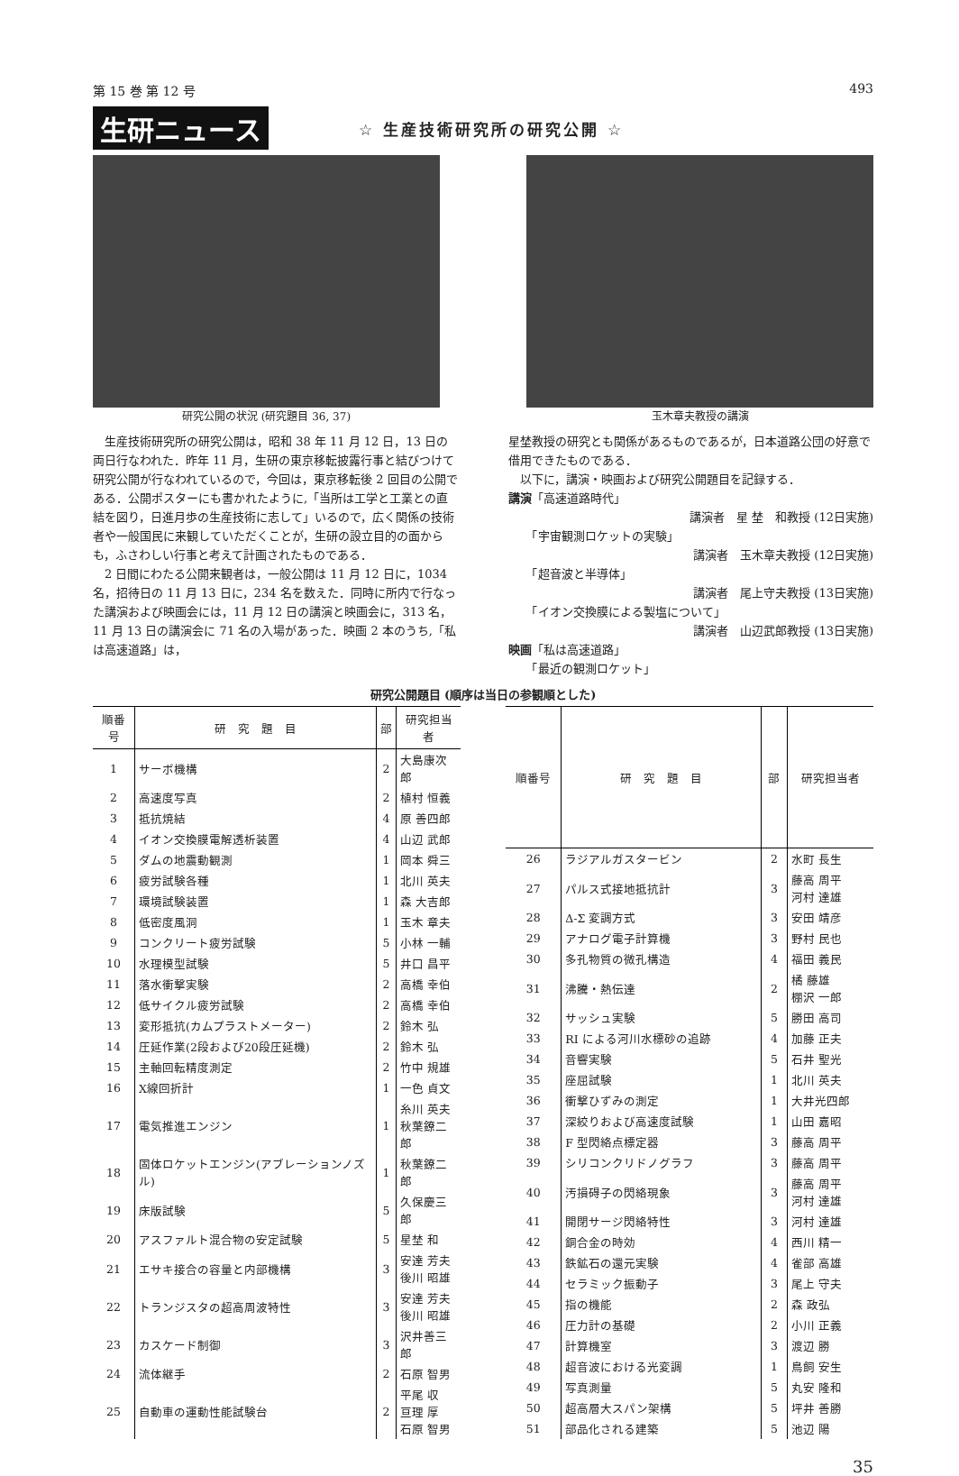第 15 巻 第 12 号 493
生研ニュース ☆ 生産技術研究所の研究公開 ☆
研究公開の状況 (研究題目 36, 37) 玉木章夫教授の講演
生産技術研究所の研究公開は，昭和 38 年 11 月 12 日，13 日の両日行なわれた．昨年 11 月，生研の東京移転披露行事と結びつけて研究公開が行なわれているので，今回は，東京移転後 2 回目の公開である．公開ポスターにも書かれたように,「当所は工学と工業との直結を図り，日進月歩の生産技術に志して」いるので，広く関係の技術者や一般国民に来観していただくことが，生研の設立目的の面からも，ふさわしい行事と考えて計画されたものである．
2 日間にわたる公開来観者は，一般公開は 11 月 12 日に，1034 名，招待日の 11 月 13 日に，234 名を数えた．同時に所内で行なった講演および映画会には，11 月 12 日の講演と映画会に，313 名，11 月 13 日の講演会に 71 名の入場があった．映画 2 本のうち,「私は高速道路」は，
星埜教授の研究とも関係があるものであるが，日本道路公団の好意で借用できたものである．
　以下に，講演・映画および研究公開題目を記録する．
講演「高速道路時代」
講演者　星 埜　和教授 (12日実施)
　　「宇宙観測ロケットの実験」
講演者　玉木章夫教授 (12日実施)
　　「超音波と半導体」
講演者　尾上守夫教授 (13日実施)
　　「イオン交換膜による製塩について」
講演者　山辺武郎教授 (13日実施)
映画「私は高速道路」
　　「最近の観測ロケット」
研究公開題目 (順序は当日の参観順とした)
| 順番号 | 研 究 題 目 | 部 | 研究担当者 |
| --- | --- | --- | --- |
| 1 | サーボ機構 | 2 | 大島康次郎 |
| 2 | 高速度写真 | 2 | 植村 恒義 |
| 3 | 抵抗焼結 | 4 | 原 善四郎 |
| 4 | イオン交換膜電解透析装置 | 4 | 山辺 武郎 |
| 5 | ダムの地震動観測 | 1 | 岡本 舜三 |
| 6 | 疲労試験各種 | 1 | 北川 英夫 |
| 7 | 環境試験装置 | 1 | 森 大吉郎 |
| 8 | 低密度風洞 | 1 | 玉木 章夫 |
| 9 | コンクリート疲労試験 | 5 | 小林 一輔 |
| 10 | 水理模型試験 | 5 | 井口 昌平 |
| 11 | 落水衝撃実験 | 2 | 高橋 幸伯 |
| 12 | 低サイクル疲労試験 | 2 | 高橋 幸伯 |
| 13 | 変形抵抗(カムプラストメーター) | 2 | 鈴木 弘 |
| 14 | 圧延作業(2段および20段圧延機) | 2 | 鈴木 弘 |
| 15 | 主軸回転精度測定 | 2 | 竹中 規雄 |
| 16 | X線回折計 | 1 | 一色 貞文 |
| 17 | 電気推進エンジン | 1 | 糸川 英夫 秋葉鐐二郎 |
| 18 | 固体ロケットエンジン(アブレーションノズル) | 1 | 秋葉鐐二郎 |
| 19 | 床版試験 | 5 | 久保慶三郎 |
| 20 | アスファルト混合物の安定試験 | 5 | 星埜 和 |
| 21 | エサキ接合の容量と内部機構 | 3 | 安達 芳夫 後川 昭雄 |
| 22 | トランジスタの超高周波特性 | 3 | 安達 芳夫 後川 昭雄 |
| 23 | カスケード制御 | 3 | 沢井善三郎 |
| 24 | 流体継手 | 2 | 石原 智男 |
| 25 | 自動車の運動性能試験台 | 2 | 平尾 収 亘理 厚 石原 智男 |
| 順番号 | 研 究 題 目 | 部 | 研究担当者 |
| --- | --- | --- | --- |
| 26 | ラジアルガスタービン | 2 | 水町 長生 |
| 27 | パルス式接地抵抗計 | 3 | 藤高 周平 河村 達雄 |
| 28 | Δ-Σ 変調方式 | 3 | 安田 靖彦 |
| 29 | アナログ電子計算機 | 3 | 野村 民也 |
| 30 | 多孔物質の微孔構造 | 4 | 福田 義民 |
| 31 | 沸騰・熱伝達 | 2 | 橘 藤雄 棚沢 一郎 |
| 32 | サッシュ実験 | 5 | 勝田 高司 |
| 33 | RI による河川水標砂の追跡 | 4 | 加藤 正夫 |
| 34 | 音響実験 | 5 | 石井 聖光 |
| 35 | 座屈試験 | 1 | 北川 英夫 |
| 36 | 衝撃ひずみの測定 | 1 | 大井光四郎 |
| 37 | 深絞りおよび高速度試験 | 1 | 山田 嘉昭 |
| 38 | F 型閃絡点標定器 | 3 | 藤高 周平 |
| 39 | シリコンクリドノグラフ | 3 | 藤高 周平 |
| 40 | 汚損碍子の閃絡現象 | 3 | 藤高 周平 河村 達雄 |
| 41 | 開閉サージ閃絡特性 | 3 | 河村 達雄 |
| 42 | 銅合金の時効 | 4 | 西川 精一 |
| 43 | 鉄鉱石の還元実験 | 4 | 雀部 高雄 |
| 44 | セラミック振動子 | 3 | 尾上 守夫 |
| 45 | 指の機能 | 2 | 森 政弘 |
| 46 | 圧力計の基礎 | 2 | 小川 正義 |
| 47 | 計算機室 | 3 | 渡辺 勝 |
| 48 | 超音波における光変調 | 1 | 鳥飼 安生 |
| 49 | 写真測量 | 5 | 丸安 隆和 |
| 50 | 超高層大スパン架構 | 5 | 坪井 善勝 |
| 51 | 部品化される建築 | 5 | 池辺 陽 |
35